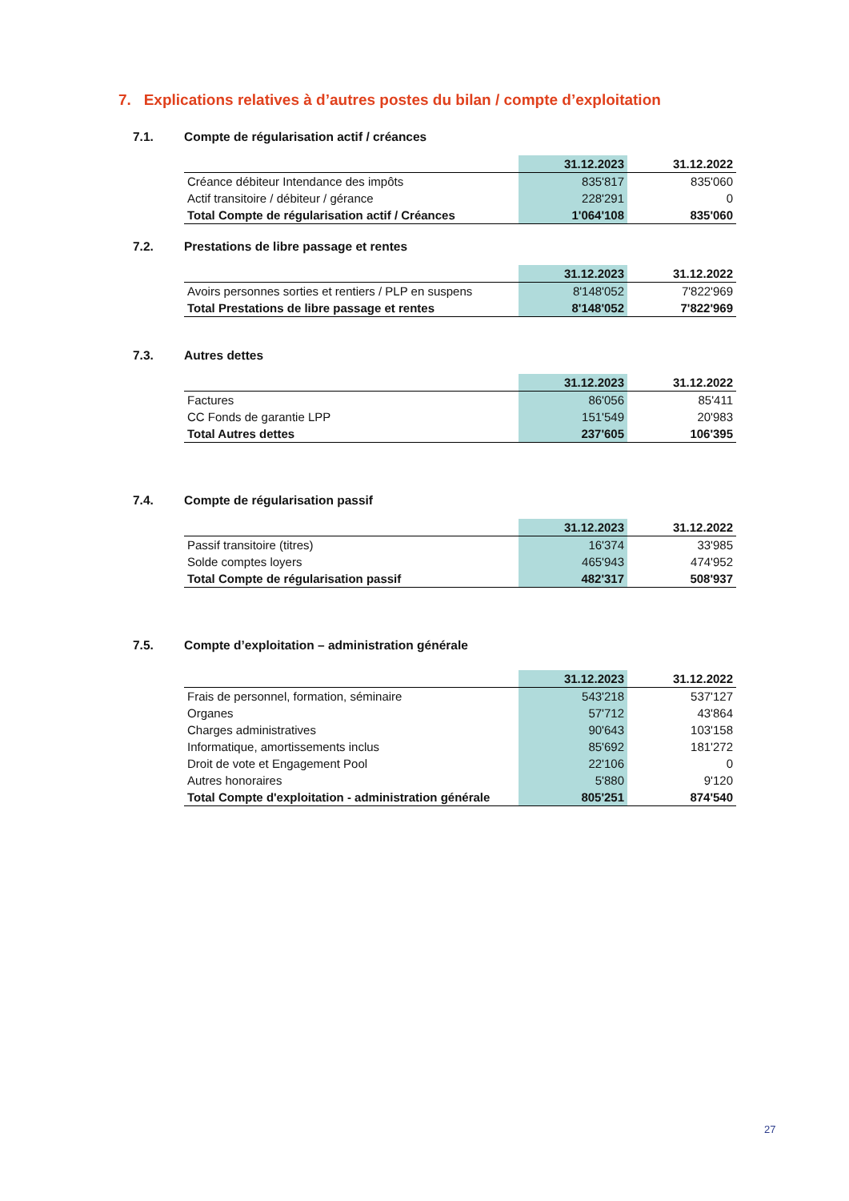7. Explications relatives à d’autres postes du bilan / compte d’exploitation
7.1. Compte de régularisation actif / créances
| | 31.12.2023 | 31.12.2022 |
| --- | --- | --- |
| Créance débiteur Intendance des impôts | 835'817 | 835'060 |
| Actif transitoire / débiteur / gérance | 228'291 | 0 |
| Total Compte de régularisation actif / Créances | 1'064'108 | 835'060 |
7.2. Prestations de libre passage et rentes
| | 31.12.2023 | 31.12.2022 |
| --- | --- | --- |
| Avoirs personnes sorties et rentiers / PLP en suspens | 8'148'052 | 7'822'969 |
| Total Prestations de libre passage et rentes | 8'148'052 | 7'822'969 |
7.3. Autres dettes
| | 31.12.2023 | 31.12.2022 |
| --- | --- | --- |
| Factures | 86'056 | 85'411 |
| CC Fonds de garantie LPP | 151'549 | 20'983 |
| Total Autres dettes | 237'605 | 106'395 |
7.4. Compte de régularisation passif
| | 31.12.2023 | 31.12.2022 |
| --- | --- | --- |
| Passif transitoire (titres) | 16'374 | 33'985 |
| Solde comptes loyers | 465'943 | 474'952 |
| Total Compte de régularisation passif | 482'317 | 508'937 |
7.5. Compte d’exploitation – administration générale
| | 31.12.2023 | 31.12.2022 |
| --- | --- | --- |
| Frais de personnel, formation, séminaire | 543'218 | 537'127 |
| Organes | 57'712 | 43'864 |
| Charges administratives | 90'643 | 103'158 |
| Informatique, amortissements inclus | 85'692 | 181'272 |
| Droit de vote et Engagement Pool | 22'106 | 0 |
| Autres honoraires | 5'880 | 9'120 |
| Total Compte d'exploitation - administration générale | 805'251 | 874'540 |
27